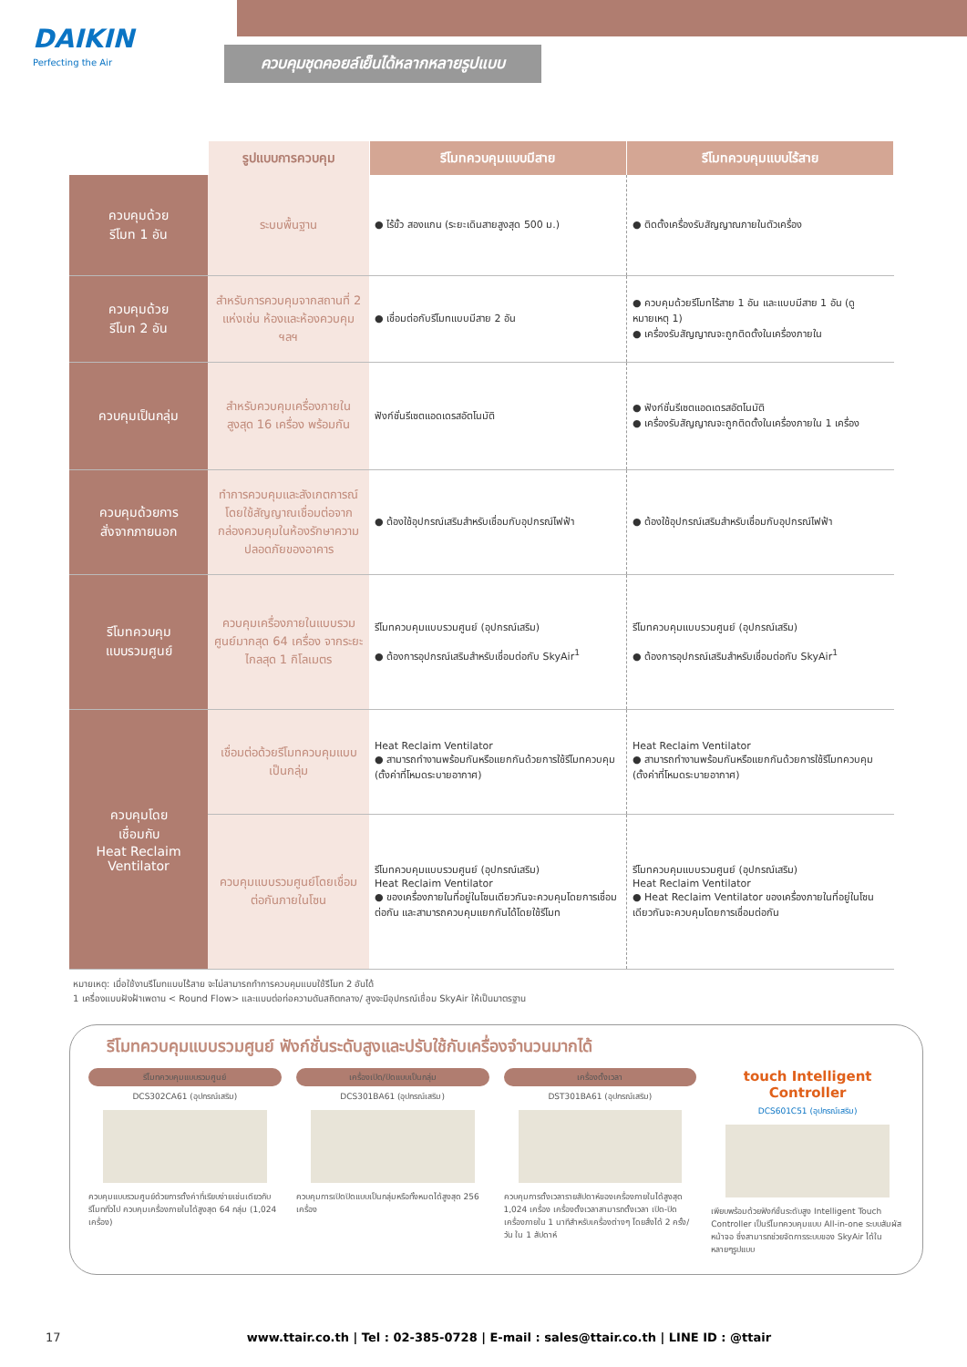DAIKIN
Perfecting the Air
ควบคุมชุดคอยล์เย็นได้หลากหลายรูปแบบ
| | รูปแบบการควบคุม | รีโมทควบคุมแบบมีสาย | รีโมทควบคุมแบบไร้สาย |
| --- | --- | --- | --- |
| ควบคุมด้วย รีโมท 1 อัน | ระบบพื้นฐาน | ● ไร้ขั้ว สองแกน (ระยะเดินสายสูงสุด 500 ม.) | ● ติดตั้งเครื่องรับสัญญาณภายในตัวเครื่อง |
| ควบคุมด้วย รีโมท 2 อัน | สำหรับการควบคุมจากสถานที่ 2 แห่งเช่น ห้องและห้องควบคุม ฯลฯ | ● เชื่อมต่อกับรีโมทแบบมีสาย 2 อัน | ● ควบคุมด้วยรีโมทไร้สาย 1 อัน และแบบมีสาย 1 อัน (ดูหมายเหตุ 1) ● เครื่องรับสัญญาณจะถูกติดตั้งในเครื่องภายใน |
| ควบคุมเป็นกลุ่ม | สำหรับควบคุมเครื่องภายในสูงสุด 16 เครื่อง พร้อมกัน | ฟังก์ชั่นรีเซตแอดเดรสอัตโนมัติ | ● ฟังก์ชั่นรีเซตแอดเดรสอัตโนมัติ ● เครื่องรับสัญญาณจะถูกติดตั้งในเครื่องภายใน 1 เครื่อง |
| ควบคุมด้วยการ สั่งจากภายนอก | ทำการควบคุมและสังเกตการณ์โดยใช้สัญญาณเชื่อมต่อจากกล่องควบคุมในห้องรักษาความปลอดภัยของอาคาร | ● ต้องใช้อุปกรณ์เสริมสำหรับเชื่อมกับอุปกรณ์ไฟฟ้า | ● ต้องใช้อุปกรณ์เสริมสำหรับเชื่อมกับอุปกรณ์ไฟฟ้า |
| รีโมทควบคุม แบบรวมศูนย์ | ควบคุมเครื่องภายในแบบรวมศูนย์มากสุด 64 เครื่อง จากระยะไกลสุด 1 กิโลเมตร | รีโมทควบคุมแบบรวมศูนย์ (อุปกรณ์เสริม) ● ต้องการอุปกรณ์เสริมสำหรับเชื่อมต่อกับ SkyAir<sup>1</sup> | รีโมทควบคุมแบบรวมศูนย์ (อุปกรณ์เสริม) ● ต้องการอุปกรณ์เสริมสำหรับเชื่อมต่อกับ SkyAir<sup>1</sup> |
| ควบคุมโดย เชื่อมกับ Heat Reclaim Ventilator | เชื่อมต่อด้วยรีโมทควบคุมแบบเป็นกลุ่ม | Heat Reclaim Ventilator ● สามารถทำงานพร้อมกันหรือแยกกันด้วยการใช้รีโมทควบคุม (ตั้งค่าที่โหมดระบายอากาศ) | Heat Reclaim Ventilator ● สามารถทำงานพร้อมกันหรือแยกกันด้วยการใช้รีโมทควบคุม (ตั้งค่าที่โหมดระบายอากาศ) |
| | ควบคุมแบบรวมศูนย์โดยเชื่อมต่อกันภายในโซน | รีโมทควบคุมแบบรวมศูนย์ (อุปกรณ์เสริม) Heat Reclaim Ventilator ● ของเครื่องภายในที่อยู่ในโซนเดียวกันจะควบคุมโดยการเชื่อมต่อกัน และสามารถควบคุมแยกกันได้โดยใช้รีโมท | รีโมทควบคุมแบบรวมศูนย์ (อุปกรณ์เสริม) Heat Reclaim Ventilator ● Heat Reclaim Ventilator ของเครื่องภายในที่อยู่ในโซนเดียวกันจะควบคุมโดยการเชื่อมต่อกัน |
หมายเหตุ: เมื่อใช้งานรีโมทแบบไร้สาย จะไม่สามารถทำการควบคุมแบบใช้รีโมท 2 อันได้
1 เครื่องแบบฝังฝ้าเพดาน < Round Flow> และแบบต่อท่อความดันสถิตกลาง/ สูงจะมีอุปกรณ์เชื่อม SkyAir ให้เป็นมาตรฐาน
รีโมทควบคุมแบบรวมศูนย์ ฟังก์ชั่นระดับสูงและปรับใช้กับเครื่องจำนวนมากได้
รีโมทควบคุมแบบรวมศูนย์
DCS302CA61 (อุปกรณ์เสริม)
ควบคุมแบบรวมศูนย์ด้วยการตั้งค่าที่เรียบง่ายเช่นเดียวกับรีโมททั่วไป ควบคุมเครื่องภายในได้สูงสุด 64 กลุ่ม (1,024 เครื่อง)
เครื่องเปิด/ปิดแบบเป็นกลุ่ม
DCS301BA61 (อุปกรณ์เสริม)
ควบคุมการเปิดปิดแบบเป็นกลุ่มหรือทั้งหมดได้สูงสุด 256 เครื่อง
เครื่องตั้งเวลา
DST301BA61 (อุปกรณ์เสริม)
ควบคุมการตั้งเวลารายสัปดาห์ของเครื่องภายในได้สูงสุด 1,024 เครื่อง เครื่องตั้งเวลาสามารถตั้งเวลา เปิด-ปิด เครื่องภายใน 1 นาทีสำหรับเครื่องต่างๆ โดยสั่งได้ 2 ครั้ง/วัน ใน 1 สัปดาห์
touch Intelligent Controller
DCS601C51 (อุปกรณ์เสริม)
เพียบพร้อมด้วยฟังก์ชั่นระดับสูง Intelligent Touch Controller เป็นรีโมทควบคุมแบบ All-in-one ระบบสัมผัสหน้าจอ ซึ่งสามารถช่วยจัดการระบบของ SkyAir ได้ในหลายๆรูปแบบ
17 www.ttair.co.th | Tel : 02-385-0728 | E-mail : sales@ttair.co.th | LINE ID : @ttair